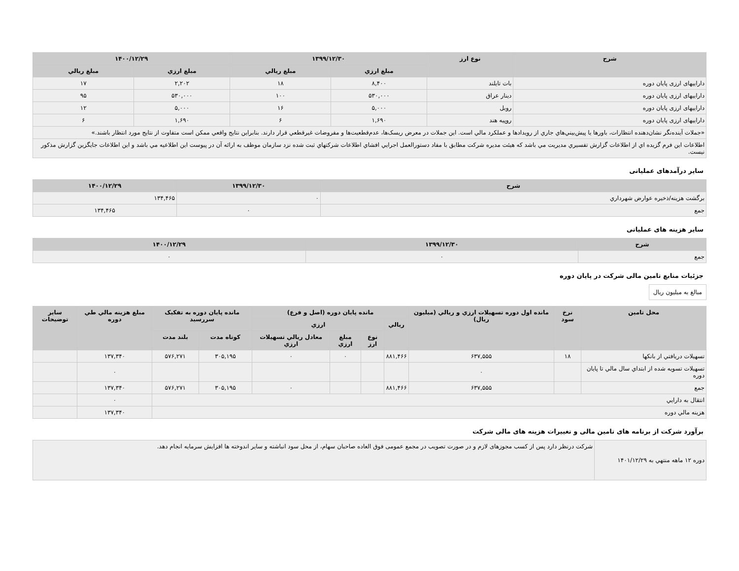| شرح | نوع ارز | ۱۳۹۹/۱۲/۳۰ | | ۱۴۰۰/۱۲/۲۹ | |
| --- | --- | --- | --- | --- | --- |
| | | مبلغ ارزي | مبلغ ريالي | مبلغ ارزي | مبلغ ريالي |
| داراییهای ارزی پایان دوره | بات تايلند | ۸,۴۰۰ | ۱۸ | ۲,۲۰۲ | ۱۷ |
| داراییهای ارزی پایان دوره | دينار عراق | ۵۳۰,۰۰۰ | ۱۰۰ | ۵۳۰,۰۰۰ | ۹۵ |
| داراییهای ارزی پایان دوره | روبل | ۵,۰۰۰ | ۱۶ | ۵,۰۰۰ | ۱۲ |
| داراییهای ارزی پایان دوره | روپيه هند | ۱,۶۹۰ | ۶ | ۱,۶۹۰ | ۶ |
| «جملات آينده‌نگر نشان‌دهنده انتظارات، باورها يا پيش‌بيني‌هاي جاري از رويدادها و عملكرد مالي است. اين جملات در معرض ريسک‌ها، عدم‌قطعيت‌ها و مفروضات غيرقطعي قرار دارند. بنابراين نتايج واقعي ممكن است متفاوت از نتايج مورد انتظار باشند.» | | | | | |
| اطلاعات اين فرم گزيده اي از اطلاعات گزارش تفسيري مديريت مي باشد كه هيئت مديره شركت مطابق با مفاد دستورالعمل اجرايي افشاي اطلاعات شركتهاي ثبت شده نزد سازمان موظف به ارائه آن در پيوست اين اطلاعيه مي باشد و اين اطلاعات جايگزين گزارش مذكور نيست. | | | | | |
سایر درآمدهای عملیاتی
| شرح | ۱۳۹۹/۱۲/۳۰ | ۱۴۰۰/۱۲/۲۹ |
| --- | --- | --- |
| برگشت هزينه/ذخيره عوارض شهرداري | ۰ | ۱۳۴,۴۶۵ |
| جمع | ۰ | ۱۳۴,۴۶۵ |
سایر هزینه های عملیاتی
| شرح | ۱۳۹۹/۱۲/۳۰ | ۱۴۰۰/۱۲/۲۹ |
| --- | --- | --- |
| جمع | ۰ | ۰ |
جزئیات منابع تامین مالی شرکت در پایان دوره
مبالغ به میلیون ریال
| محل تامين | نرخ سود | مانده اول دوره تسهيلات ارزي و ريالي (ميليون ريال) | مانده پايان دوره (اصل و فرع) | | | | مانده پايان دوره به تفكيک سررسيد | | مبلغ هزينه مالي طي دوره | ساير توضيحات |
| --- | --- | --- | --- | --- | --- | --- | --- | --- | --- | --- |
| | | | ريالي | ارزي | | | | | | |
| | | | | نوع ارز | مبلغ ارزي | معادل ريالي تسهيلات ارزي | كوتاه مدت | بلند مدت | | |
| تسهيلات دريافتي از بانكها | ۱۸ | ۶۳۷,۵۵۵ | ۸۸۱,۴۶۶ | | ۰ | ۰ | ۳۰۵,۱۹۵ | ۵۷۶,۲۷۱ | ۱۳۷,۳۴۰ | |
| تسهيلات تسويه شده از ابتداي سال مالي تا پايان دوره | | ۰ | | | | | | | ۰ | |
| جمع | | ۶۳۷,۵۵۵ | ۸۸۱,۴۶۶ | | | ۰ | ۳۰۵,۱۹۵ | ۵۷۶,۲۷۱ | ۱۳۷,۳۴۰ | |
| انتقال به دارايي | | | | | | | | | ۰ | |
| هزينه مالي دوره | | | | | | | | | ۱۳۷,۳۴۰ | |
برآورد شرکت از برنامه های تامین مالی و تغییرات هزینه های مالی شرکت
| دوره ۱۲ ماهه منتهي به ۱۴۰۱/۱۲/۲۹ | شرکت درنظر دارد پس از کسب مجوزهای لازم و در صورت تصویب در مجمع عمومی فوق العاده صاحبان سهام، از محل سود انباشته و سایر اندوخته ها افزایش سرمایه انجام دهد. |